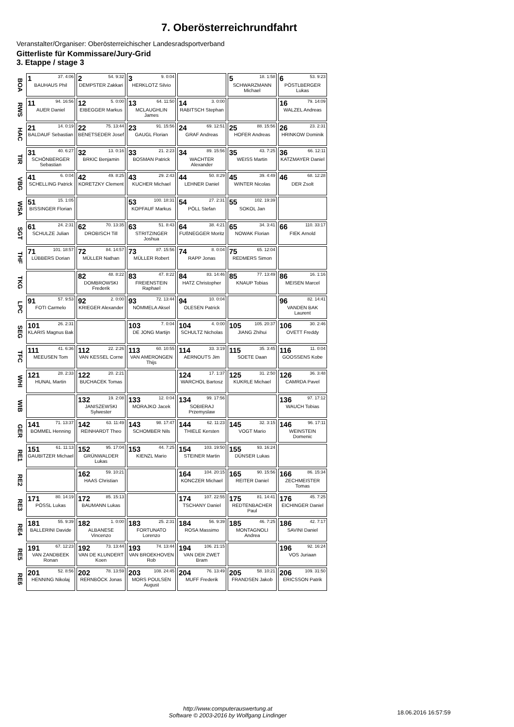7. Oberösterreichrundfahrt
Veranstalter/Organiser: Oberösterreichischer Landesradsportverband
Gitterliste für Kommissare/Jury-Grid
3. Etappe / stage 3
| BOA | 1 37. 4:06 BAUHAUS Phil | 2 54. 9:32 DEMPSTER Zakkari | 3 9. 0:04 HERKLOTZ Silvio | | 5 18. 1:58 SCHWARZMANN Michael | 6 53. 9:23 PÖSTLBERGER Lukas |
| RWS | 11 94. 16:56 AUER Daniel | 12 5. 0:00 EIBEGGER Markus | 13 64. 11:50 MCLAUGHLIN James | 14 3. 0:00 RABITSCH Stephan | | 16 79. 14:09 WALZEL Andreas |
| HAC | 21 14. 0:19 BALDAUF Sebastian | 22 75. 13:44 BENETSEDER Josef | 23 91. 15:56 GAUGL Florian | 24 69. 12:51 GRAF Andreas | 25 88. 15:56 HOFER Andreas | 26 23. 2:31 HRINKOW Dominik |
| TIR | 31 40. 6:27 SCHÖNBERGER Sebastian | 32 13. 0:16 BRKIC Benjamin | 33 21. 2:23 BOSMAN Patrick | 34 89. 15:56 WACHTER Alexander | 35 43. 7:25 WEISS Martin | 36 66. 12:11 KATZMAYER Daniel |
| VBG | 41 6. 0:04 SCHELLING Patrick | 42 49. 8:25 KORETZKY Clement | 43 29. 2:43 KUCHER Michael | 44 50. 8:29 LEHNER Daniel | 45 39. 4:49 WINTER Nicolas | 46 68. 12:28 DER Zsolt |
| WSA | 51 15. 1:05 BISSINGER Florian | | 53 100. 18:31 KOPFAUF Markus | 54 27. 2:31 PÖLL Stefan | 55 102. 19:39 SOKOL Jan | |
| SGT | 61 24. 2:31 SCHULZE Julian | 62 70. 13:35 DROBISCH Till | 63 51. 8:43 STRITZINGER Joshua | 64 38. 4:21 FUßNEGGER Moritz | 65 34. 3:41 NOWAK Florian | 66 110. 33:17 FIEK Arnold |
| THF | 71 101. 18:57 LÜBBERS Dorian | 72 84. 14:57 MÜLLER Nathan | 73 87. 15:56 MÜLLER Robert | 74 8. 0:04 RAPP Jonas | 75 65. 12:04 REDMERS Simon | |
| TKG | | 82 48. 8:22 DOMBROWSKI Frederik | 83 47. 8:22 FREIENSTEIN Raphael | 84 83. 14:46 HATZ Christopher | 85 77. 13:49 KNAUP Tobias | 86 16. 1:16 MEISEN Marcel |
| LPC | 91 57. 9:53 FOTI Carmelo | 92 2. 0:00 KRIEGER Alexander | 93 72. 13:44 NÖMMELA Aksel | 94 10. 0:04 OLESEN Patrick | | 96 82. 14:41 VANDEN BAK Laurent |
| SEG | 101 26. 2:31 KLARIS Magnus Bak | | 103 7. 0:04 DE JONG Martijn | 104 4. 0:00 SCHULTZ Nicholas | 105 105. 20:37 JIANG Zhihui | 106 30. 2:46 OVETT Freddy |
| TFC | 111 41. 6:36 MEEUSEN Tom | 112 22. 2:26 VAN KESSEL Corne | 113 60. 10:55 VAN AMERONGEN Thijs | 114 33. 3:19 AERNOUTS Jim | 115 35. 3:45 SOETE Daan | 116 11. 0:04 GOOSSENS Kobe |
| WHI | 121 28. 2:33 HUNAL Martin | 122 20. 2:21 BUCHACEK Tomas | | 124 17. 1:37 WARCHOL Bartosz | 125 31. 2:50 KUKRLE Michael | 126 36. 3:48 CAMRDA Pavel |
| WIB | | 132 19. 2:08 JANISZEWSKI Sylwester | 133 12. 0:04 MORAJKO Jacek | 134 99. 17:56 SOBIERAJ Przemyslaw | | 136 97. 17:12 WAUCH Tobias |
| GER | 141 71. 13:37 BOMMEL Henning | 142 63. 11:49 REINHARDT Theo | 143 98. 17:47 SCHOMBER Nils | 144 62. 11:23 THIELE Kersten | 145 32. 3:15 VOGT Mario | 146 96. 17:11 WEINSTEIN Domenic |
| RE1 | 151 61. 11:13 GAUBITZER Michael | 152 95. 17:04 GRÜNWALDER Lukas | 153 44. 7:25 KIENZL Mario | 154 103. 19:50 STEINER Martin | 155 93. 16:24 DÜNSER Lukas | |
| RE2 | | 162 59. 10:21 HAAS Christian | | 164 104. 20:15 KONCZER Michael | 165 90. 15:56 REITER Daniel | 166 86. 15:34 ZECHMEISTER Tomas |
| RE3 | 171 80. 14:19 PÖSSL Lukas | 172 85. 15:13 BAUMANN Lukas | | 174 107. 22:55 TSCHANY Daniel | 175 81. 14:41 REDTENBACHER Paul | 176 45. 7:25 EICHINGER Daniel |
| RE4 | 181 55. 9:39 BALLERINI Davide | 182 1. 0:00 ALBANESE Vincenzo | 183 25. 2:31 FORTUNATO Lorenzo | 184 56. 9:39 ROSA Massimo | 185 46. 7:25 MONTAGNOLI Andrea | 186 42. 7:17 SAVINI Daniel |
| RE5 | 191 67. 12:23 VAN ZANDBEEK Ronan | 192 73. 13:44 VAN DE KLUNDERT Koen | 193 74. 13:44 VAN BROEKHOVEN Rob | 194 106. 21:15 VAN DER ZWET Bram | | 196 92. 16:24 VOS Juriaan |
| RE6 | 201 52. 8:56 HENNING Nikolaj | 202 78. 13:59 RERNBÖCK Jonas | 203 108. 24:45 MORS POULSEN August | 204 76. 13:49 MUFF Frederik | 205 58. 10:21 FRANDSEN Jakob | 206 109. 31:50 ERICSSON Patrik |
http://www.computerauswertung.at
Software © 2003-2016 by Wolfgang Lindinger
18.06.2016 16:57:59